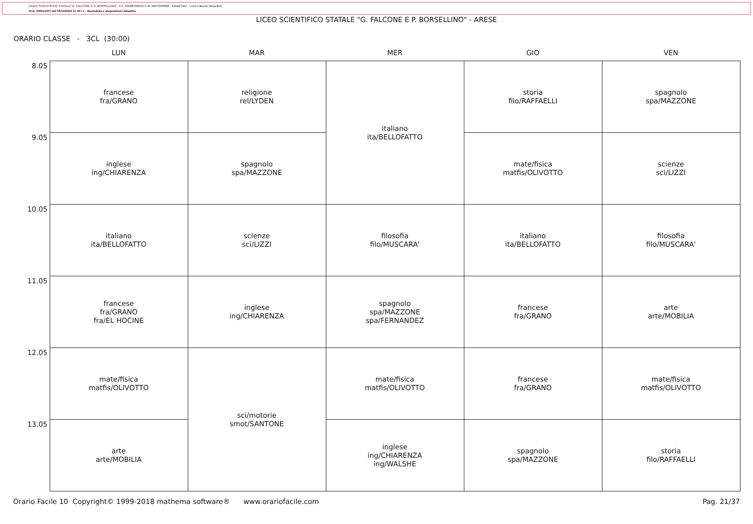LICEO SCIENTIFICO STATALE G. FALCONE E P. BORSELLINO - C.F. 93508760159 C.M. MIPS340002 - ANWZCMJ - Liceo Falcone Borsellino
Prot. 0005110/U del 06/10/2023 11:40 I.1 - Normativa e disposizioni attuative
LICEO SCIENTIFICO STATALE "G. FALCONE E P. BORSELLINO" - ARESE
ORARIO CLASSE - 3CL (30:00)
| | LUN | MAR | MER | GIO | VEN |
| --- | --- | --- | --- | --- | --- |
| 8.05 | francese fra/GRANO | religione rel/LYDEN | italiano ita/BELLOFATTO | storia filo/RAFFAELLI | spagnolo spa/MAZZONE |
| 9.05 | inglese ing/CHIARENZA | spagnolo spa/MAZZONE | | mate/fisica matfis/OLIVOTTO | scienze sci/LIZZI |
| 10.05 | italiano ita/BELLOFATTO | scienze sci/LIZZI | filosofia filo/MUSCARA' | italiano ita/BELLOFATTO | filosofia filo/MUSCARA' |
| 11.05 | francese fra/GRANO fra/EL HOCINE | inglese ing/CHIARENZA | spagnolo spa/MAZZONE spa/FERNANDEZ | francese fra/GRANO | arte arte/MOBILIA |
| 12.05 | mate/fisica matfis/OLIVOTTO | sci/motorie smot/SANTONE | mate/fisica matfis/OLIVOTTO | francese fra/GRANO | mate/fisica matfis/OLIVOTTO |
| 13.05 | arte arte/MOBILIA | | inglese ing/CHIARENZA ing/WALSHE | spagnolo spa/MAZZONE | storia filo/RAFFAELLI |
Orario Facile 10 Copyright© 1999-2018 mathema software® www.orariofacile.com Pag. 21/37